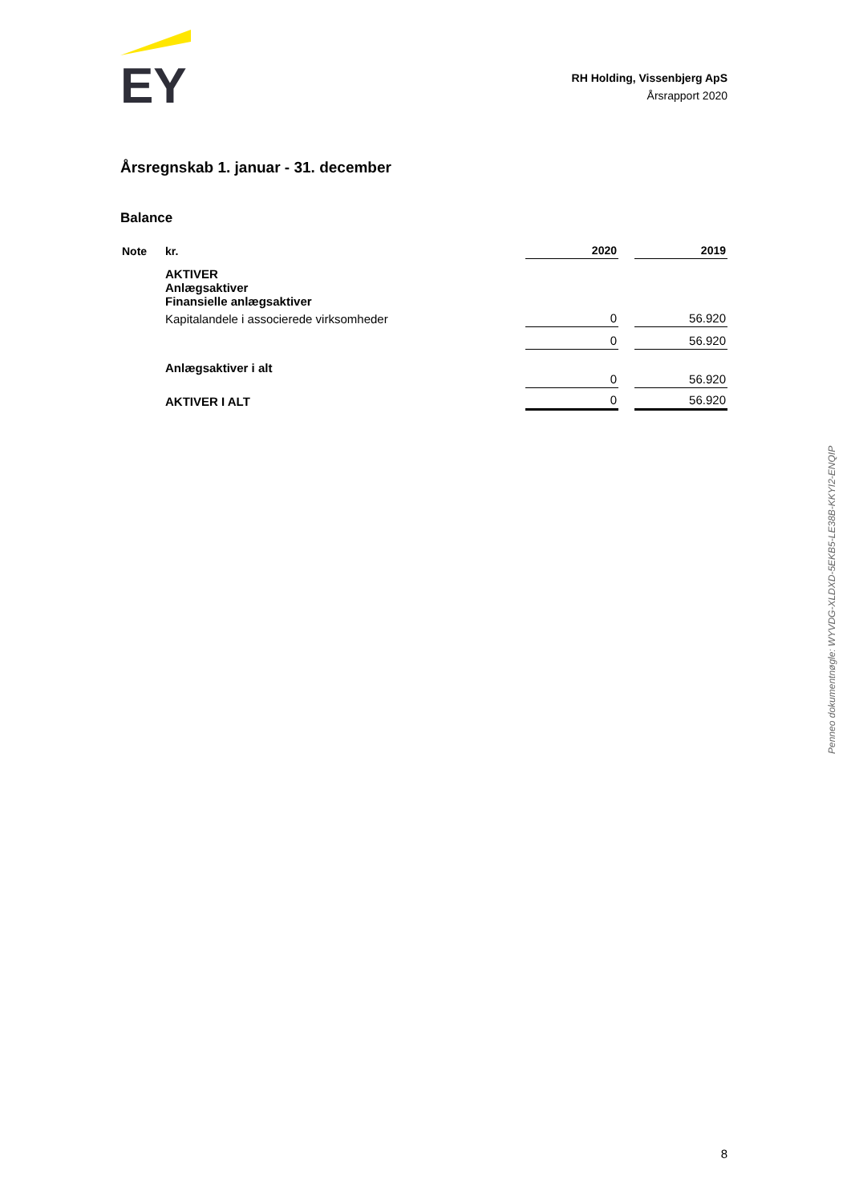EY
RH Holding, Vissenbjerg ApS
Årsrapport 2020
Årsregnskab 1. januar - 31. december
Balance
| Note | kr. | 2020 | | 2019 |
| --- | --- | --- | --- | --- |
| | AKTIVER Anlægsaktiver Finansielle anlægsaktiver | | | |
| | Kapitalandele i associerede virksomheder | 0 | | 56.920 |
| | | 0 | | 56.920 |
| | Anlægsaktiver i alt | 0 | | 56.920 |
| | AKTIVER I ALT | 0 | | 56.920 |
Penneo dokumentnøgle: WYVDG-XLDXD-5EKB5-LE38B-KKYI2-ENQIP
8